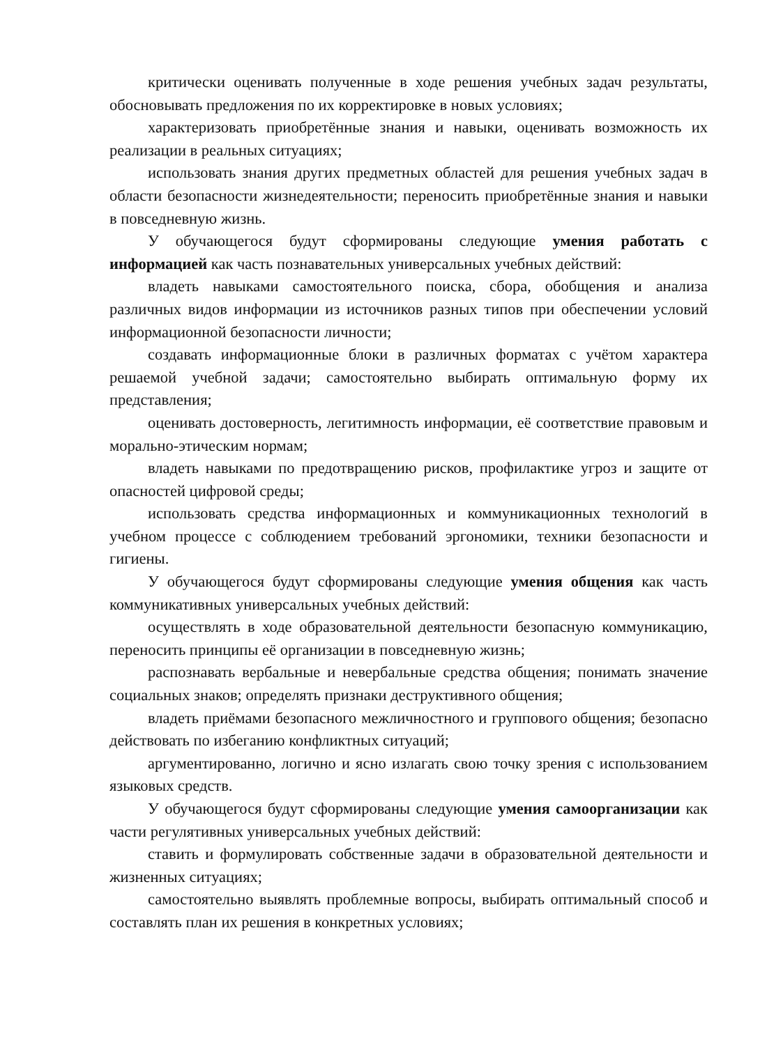критически оценивать полученные в ходе решения учебных задач результаты, обосновывать предложения по их корректировке в новых условиях;
характеризовать приобретённые знания и навыки, оценивать возможность их реализации в реальных ситуациях;
использовать знания других предметных областей для решения учебных задач в области безопасности жизнедеятельности; переносить приобретённые знания и навыки в повседневную жизнь.
У обучающегося будут сформированы следующие умения работать с информацией как часть познавательных универсальных учебных действий:
владеть навыками самостоятельного поиска, сбора, обобщения и анализа различных видов информации из источников разных типов при обеспечении условий информационной безопасности личности;
создавать информационные блоки в различных форматах с учётом характера решаемой учебной задачи; самостоятельно выбирать оптимальную форму их представления;
оценивать достоверность, легитимность информации, её соответствие правовым и морально-этическим нормам;
владеть навыками по предотвращению рисков, профилактике угроз и защите от опасностей цифровой среды;
использовать средства информационных и коммуникационных технологий в учебном процессе с соблюдением требований эргономики, техники безопасности и гигиены.
У обучающегося будут сформированы следующие умения общения как часть коммуникативных универсальных учебных действий:
осуществлять в ходе образовательной деятельности безопасную коммуникацию, переносить принципы её организации в повседневную жизнь;
распознавать вербальные и невербальные средства общения; понимать значение социальных знаков; определять признаки деструктивного общения;
владеть приёмами безопасного межличностного и группового общения; безопасно действовать по избеганию конфликтных ситуаций;
аргументированно, логично и ясно излагать свою точку зрения с использованием языковых средств.
У обучающегося будут сформированы следующие умения самоорганизации как части регулятивных универсальных учебных действий:
ставить и формулировать собственные задачи в образовательной деятельности и жизненных ситуациях;
самостоятельно выявлять проблемные вопросы, выбирать оптимальный способ и составлять план их решения в конкретных условиях;